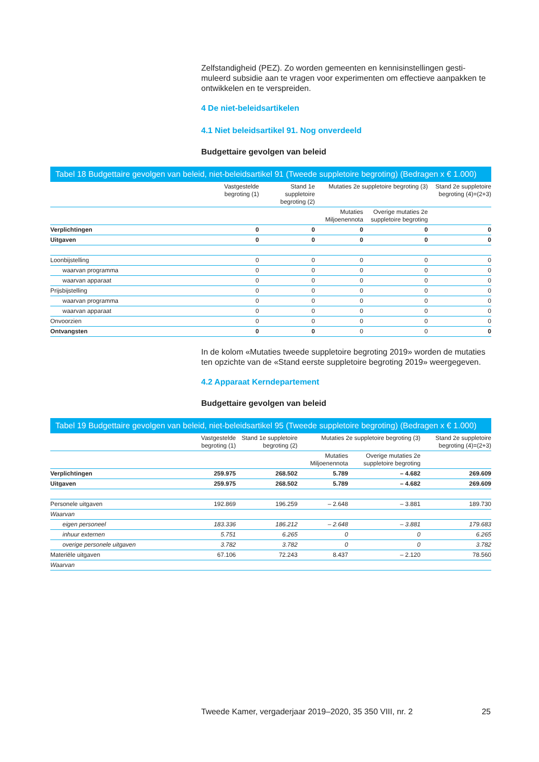Zelfstandigheid (PEZ). Zo worden gemeenten en kennisinstellingen gesti-muleerd subsidie aan te vragen voor experimenten om effectieve aanpakken te ontwikkelen en te verspreiden.
4 De niet-beleidsartikelen
4.1 Niet beleidsartikel 91. Nog onverdeeld
Budgettaire gevolgen van beleid
Tabel 18 Budgettaire gevolgen van beleid, niet-beleidsartikel 91 (Tweede suppletoire begroting) (Bedragen x € 1.000)
| | Vastgestelde begroting (1) | Stand 1e suppletoire begroting (2) | Mutaties 2e suppletoire begroting (3) | | Stand 2e suppletoire begroting (4)=(2+3) |
| --- | --- | --- | --- | --- | --- |
| | | | Mutaties Miljoenennota | Overige mutaties 2e suppletoire begroting | |
| Verplichtingen | 0 | 0 | 0 | 0 | 0 |
| Uitgaven | 0 | 0 | 0 | 0 | 0 |
| Loonbijstelling | 0 | 0 | 0 | 0 | 0 |
| waarvan programma | 0 | 0 | 0 | 0 | 0 |
| waarvan apparaat | 0 | 0 | 0 | 0 | 0 |
| Prijsbijstelling | 0 | 0 | 0 | 0 | 0 |
| waarvan programma | 0 | 0 | 0 | 0 | 0 |
| waarvan apparaat | 0 | 0 | 0 | 0 | 0 |
| Onvoorzien | 0 | 0 | 0 | 0 | 0 |
| Ontvangsten | 0 | 0 | 0 | 0 | 0 |
In de kolom «Mutaties tweede suppletoire begroting 2019» worden de mutaties ten opzichte van de «Stand eerste suppletoire begroting 2019» weergegeven.
4.2 Apparaat Kerndepartement
Budgettaire gevolgen van beleid
Tabel 19 Budgettaire gevolgen van beleid, niet-beleidsartikel 95 (Tweede suppletoire begroting) (Bedragen x € 1.000)
| | Vastgestelde begroting (1) | Stand 1e suppletoire begroting (2) | Mutaties 2e suppletoire begroting (3) | | Stand 2e suppletoire begroting (4)=(2+3) |
| --- | --- | --- | --- | --- | --- |
| | | | Mutaties Miljoenennota | Overige mutaties 2e suppletoire begroting | |
| Verplichtingen | 259.975 | 268.502 | 5.789 | – 4.682 | 269.609 |
| Uitgaven | 259.975 | 268.502 | 5.789 | – 4.682 | 269.609 |
| Personele uitgaven | 192.869 | 196.259 | – 2.648 | – 3.881 | 189.730 |
| Waarvan | | | | | |
| eigen personeel | 183.336 | 186.212 | – 2.648 | – 3.881 | 179.683 |
| inhuur externen | 5.751 | 6.265 | 0 | 0 | 6.265 |
| overige personele uitgaven | 3.782 | 3.782 | 0 | 0 | 3.782 |
| Materiële uitgaven | 67.106 | 72.243 | 8.437 | – 2.120 | 78.560 |
| Waarvan | | | | | |
Tweede Kamer, vergaderjaar 2019–2020, 35 350 VIII, nr. 2 25